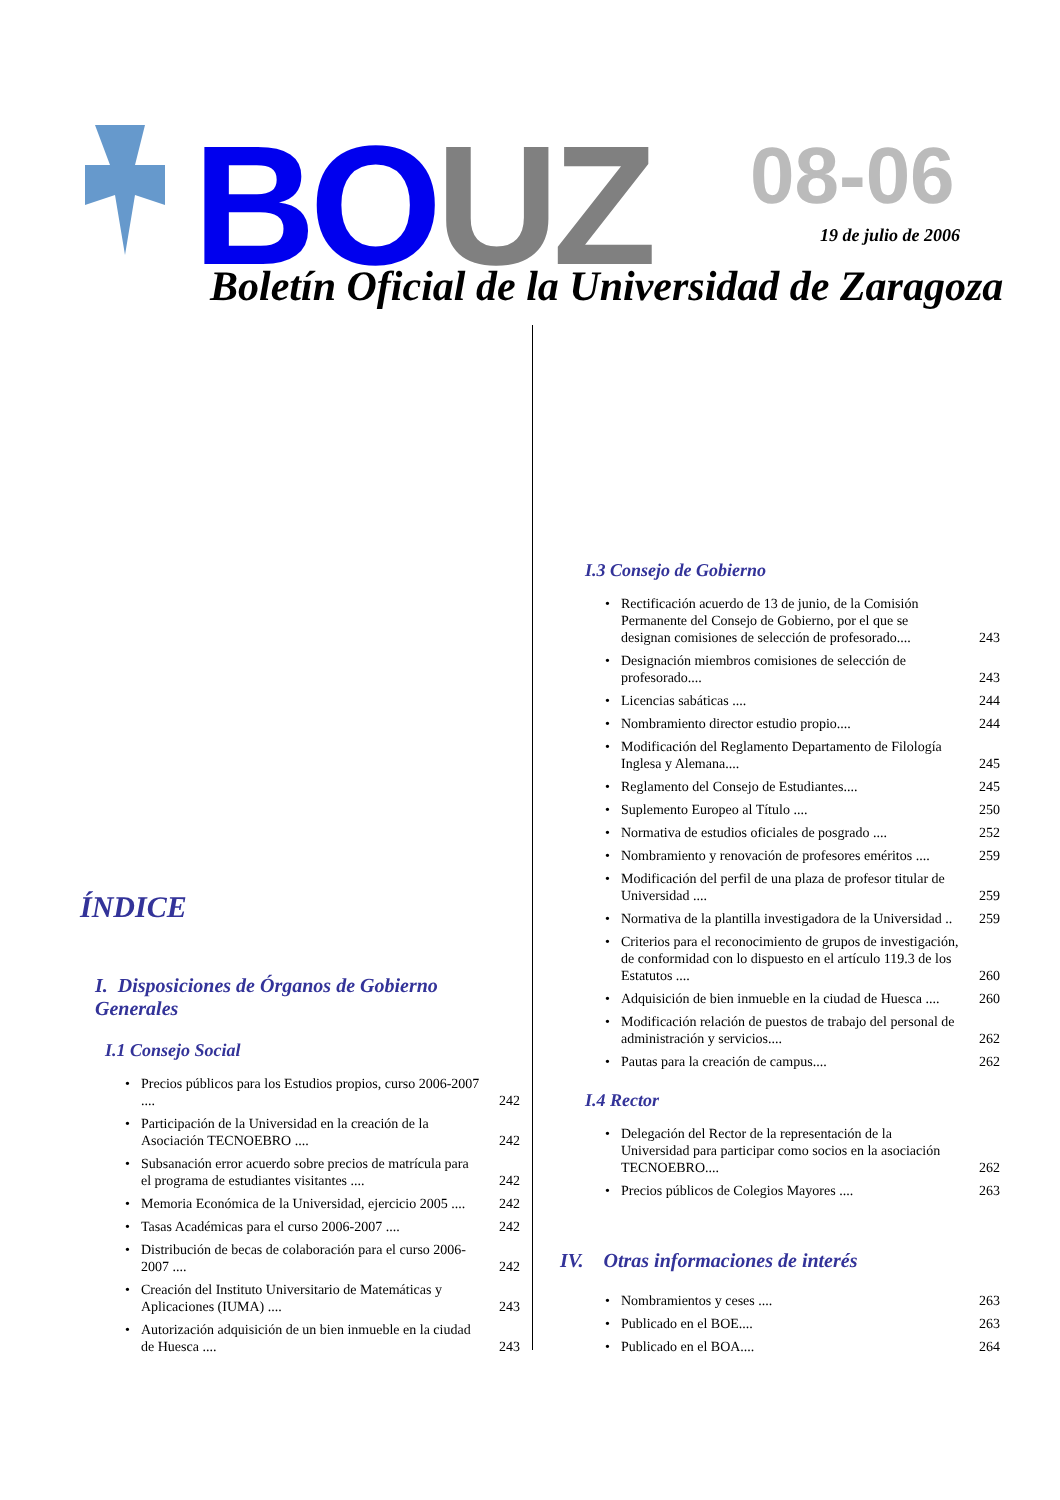BO UZ 08-06
19 de julio de 2006
Boletín Oficial de la Universidad de Zaragoza
ÍNDICE
I. Disposiciones de Órganos de Gobierno Generales
I.1 Consejo Social
Precios públicos para los Estudios propios, curso 2006-2007 .... 242
Participación de la Universidad en la creación de la Asociación TECNOEBRO .... 242
Subsanación error acuerdo sobre precios de matrícula para el programa de estudiantes visitantes .... 242
Memoria Económica de la Universidad, ejercicio 2005 .... 242
Tasas Académicas para el curso 2006-2007 .... 242
Distribución de becas de colaboración para el curso 2006-2007 .... 242
Creación del Instituto Universitario de Matemáticas y Aplicaciones (IUMA) .... 243
Autorización adquisición de un bien inmueble en la ciudad de Huesca .... 243
I.3 Consejo de Gobierno
Rectificación acuerdo de 13 de junio, de la Comisión Permanente del Consejo de Gobierno, por el que se designan comisiones de selección de profesorado.... 243
Designación miembros comisiones de selección de profesorado.... 243
Licencias sabáticas .... 244
Nombramiento director estudio propio.... 244
Modificación del Reglamento Departamento de Filología Inglesa y Alemana.... 245
Reglamento del Consejo de Estudiantes.... 245
Suplemento Europeo al Título .... 250
Normativa de estudios oficiales de posgrado .... 252
Nombramiento y renovación de profesores eméritos .... 259
Modificación del perfil de una plaza de profesor titular de Universidad .... 259
Normativa de la plantilla investigadora de la Universidad .. 259
Criterios para el reconocimiento de grupos de investigación, de conformidad con lo dispuesto en el artículo 119.3 de los Estatutos .... 260
Adquisición de bien inmueble en la ciudad de Huesca .... 260
Modificación relación de puestos de trabajo del personal de administración y servicios.... 262
Pautas para la creación de campus.... 262
I.4 Rector
Delegación del Rector de la representación de la Universidad para participar como socios en la asociación TECNOEBRO.... 262
Precios públicos de Colegios Mayores .... 263
IV. Otras informaciones de interés
Nombramientos y ceses .... 263
Publicado en el BOE.... 263
Publicado en el BOA.... 264